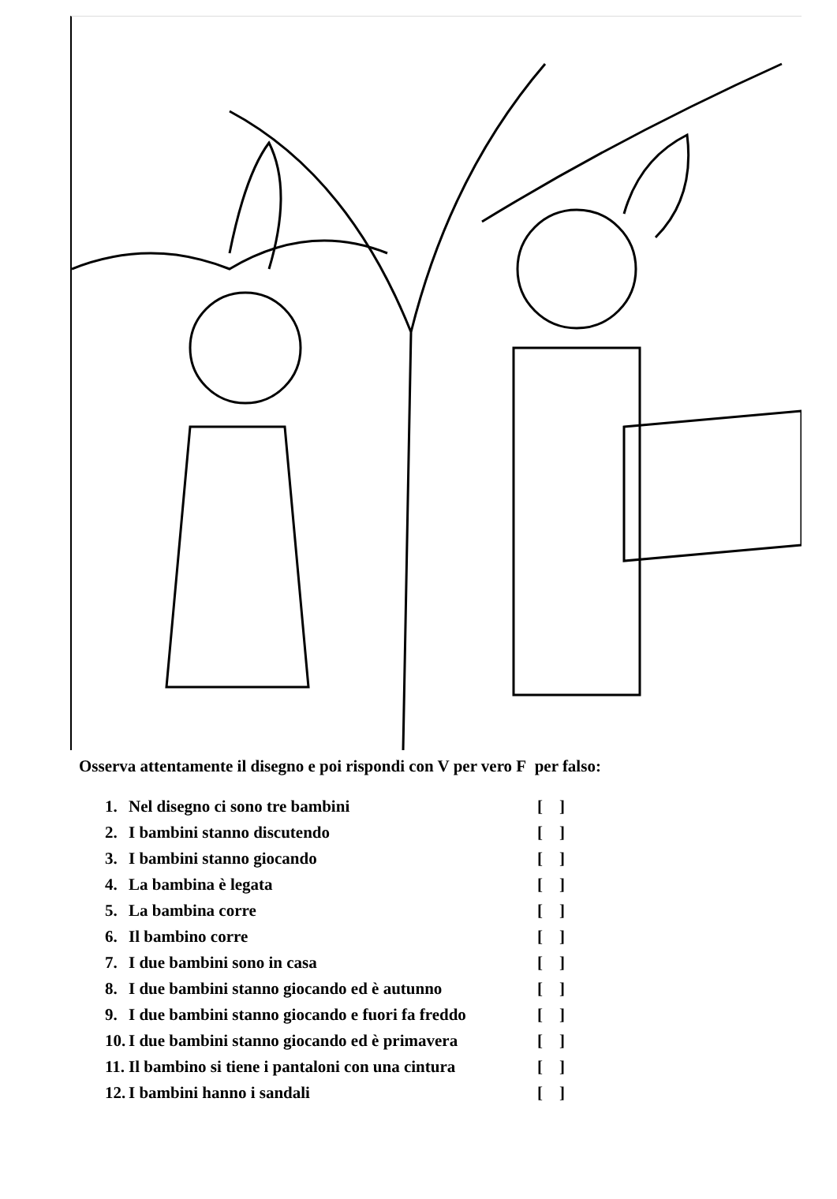Osserva attentamente il disegno e poi rispondi con V per vero F per falso:
1. Nel disegno ci sono tre bambini [ ]
2. I bambini stanno discutendo [ ]
3. I bambini stanno giocando [ ]
4. La bambina è legata [ ]
5. La bambina corre [ ]
6. Il bambino corre [ ]
7. I due bambini sono in casa [ ]
8. I due bambini stanno giocando ed è autunno [ ]
9. I due bambini stanno giocando e fuori fa freddo [ ]
10. I due bambini stanno giocando ed è primavera [ ]
11. Il bambino si tiene i pantaloni con una cintura [ ]
12. I bambini hanno i sandali [ ]